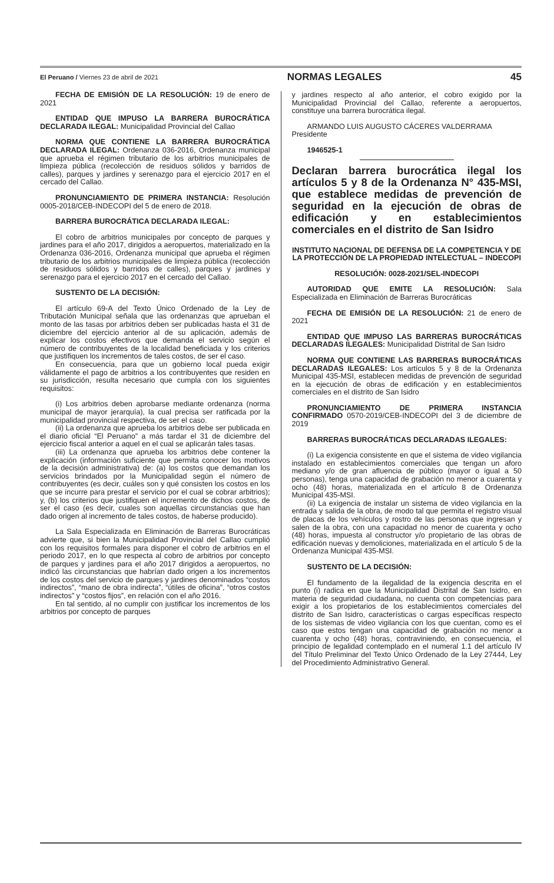El Peruano / Viernes 23 de abril de 2021 NORMAS LEGALES 45
FECHA DE EMISIÓN DE LA RESOLUCIÓN: 19 de enero de 2021
ENTIDAD QUE IMPUSO LA BARRERA BUROCRÁTICA DECLARADA ILEGAL: Municipalidad Provincial del Callao
NORMA QUE CONTIENE LA BARRERA BUROCRÁTICA DECLARADA ILEGAL: Ordenanza 036-2016, Ordenanza municipal que aprueba el régimen tributario de los arbitrios municipales de limpieza pública (recolección de residuos sólidos y barridos de calles), parques y jardines y serenazgo para el ejercicio 2017 en el cercado del Callao.
PRONUNCIAMIENTO DE PRIMERA INSTANCIA: Resolución 0005-2018/CEB-INDECOPI del 5 de enero de 2018.
BARRERA BUROCRÁTICA DECLARADA ILEGAL:
El cobro de arbitrios municipales por concepto de parques y jardines para el año 2017, dirigidos a aeropuertos, materializado en la Ordenanza 036-2016, Ordenanza municipal que aprueba el régimen tributario de los arbitrios municipales de limpieza pública (recolección de residuos sólidos y barridos de calles), parques y jardines y serenazgo para el ejercicio 2017 en el cercado del Callao.
SUSTENTO DE LA DECISIÓN:
El artículo 69-A del Texto Único Ordenado de la Ley de Tributación Municipal señala que las ordenanzas que aprueban el monto de las tasas por arbitrios deben ser publicadas hasta el 31 de diciembre del ejercicio anterior al de su aplicación, además de explicar los costos efectivos que demanda el servicio según el número de contribuyentes de la localidad beneficiada y los criterios que justifiquen los incrementos de tales costos, de ser el caso.
En consecuencia, para que un gobierno local pueda exigir válidamente el pago de arbitrios a los contribuyentes que residen en su jurisdicción, resulta necesario que cumpla con los siguientes requisitos:
(i) Los arbitrios deben aprobarse mediante ordenanza (norma municipal de mayor jerarquía), la cual precisa ser ratificada por la municipalidad provincial respectiva, de ser el caso.
(ii) La ordenanza que aprueba los arbitrios debe ser publicada en el diario oficial “El Peruano” a más tardar el 31 de diciembre del ejercicio fiscal anterior a aquel en el cual se aplicarán tales tasas.
(iii) La ordenanza que aprueba los arbitrios debe contener la explicación (información suficiente que permita conocer los motivos de la decisión administrativa) de: (a) los costos que demandan los servicios brindados por la Municipalidad según el número de contribuyentes (es decir, cuáles son y qué consisten los costos en los que se incurre para prestar el servicio por el cual se cobrar arbitrios); y, (b) los criterios que justifiquen el incremento de dichos costos, de ser el caso (es decir, cuales son aquellas circunstancias que han dado origen al incremento de tales costos, de haberse producido).
La Sala Especializada en Eliminación de Barreras Burocráticas advierte que, si bien la Municipalidad Provincial del Callao cumplió con los requisitos formales para disponer el cobro de arbitrios en el periodo 2017, en lo que respecta al cobro de arbitrios por concepto de parques y jardines para el año 2017 dirigidos a aeropuertos, no indicó las circunstancias que habrían dado origen a los incrementos de los costos del servicio de parques y jardines denominados “costos indirectos”, “mano de obra indirecta”, “útiles de oficina”, “otros costos indirectos” y “costos fijos”, en relación con el año 2016.
En tal sentido, al no cumplir con justificar los incrementos de los arbitrios por concepto de parques
y jardines respecto al año anterior, el cobro exigido por la Municipalidad Provincial del Callao, referente a aeropuertos, constituye una barrera burocrática ilegal.
ARMANDO LUIS AUGUSTO CÁCERES VALDERRAMA
Presidente
1946525-1
Declaran barrera burocrática ilegal los artículos 5 y 8 de la Ordenanza N° 435-MSI, que establece medidas de prevención de seguridad en la ejecución de obras de edificación y en establecimientos comerciales en el distrito de San Isidro
INSTITUTO NACIONAL DE DEFENSA DE LA COMPETENCIA Y DE LA PROTECCIÓN DE LA PROPIEDAD INTELECTUAL – INDECOPI
RESOLUCIÓN: 0028-2021/SEL-INDECOPI
AUTORIDAD QUE EMITE LA RESOLUCIÓN: Sala Especializada en Eliminación de Barreras Burocráticas
FECHA DE EMISIÓN DE LA RESOLUCIÓN: 21 de enero de 2021
ENTIDAD QUE IMPUSO LAS BARRERAS BUROCRÁTICAS DECLARADAS ILEGALES: Municipalidad Distrital de San Isidro
NORMA QUE CONTIENE LAS BARRERAS BUROCRÁTICAS DECLARADAS ILEGALES: Los artículos 5 y 8 de la Ordenanza Municipal 435-MSI, establecen medidas de prevención de seguridad en la ejecución de obras de edificación y en establecimientos comerciales en el distrito de San Isidro
PRONUNCIAMIENTO DE PRIMERA INSTANCIA CONFIRMADO 0570-2019/CEB-INDECOPI del 3 de diciembre de 2019
BARRERAS BUROCRÁTICAS DECLARADAS ILEGALES:
(i) La exigencia consistente en que el sistema de video vigilancia instalado en establecimientos comerciales que tengan un aforo mediano y/o de gran afluencia de público (mayor o igual a 50 personas), tenga una capacidad de grabación no menor a cuarenta y ocho (48) horas, materializada en el artículo 8 de Ordenanza Municipal 435-MSI.
(ii) La exigencia de instalar un sistema de video vigilancia en la entrada y salida de la obra, de modo tal que permita el registro visual de placas de los vehículos y rostro de las personas que ingresan y salen de la obra, con una capacidad no menor de cuarenta y ocho (48) horas, impuesta al constructor y/o propietario de las obras de edificación nuevas y demoliciones, materializada en el artículo 5 de la Ordenanza Municipal 435-MSI.
SUSTENTO DE LA DECISIÓN:
El fundamento de la ilegalidad de la exigencia descrita en el punto (i) radica en que la Municipalidad Distrital de San Isidro, en materia de seguridad ciudadana, no cuenta con competencias para exigir a los propietarios de los establecimientos comerciales del distrito de San Isidro, características o cargas específicas respecto de los sistemas de video vigilancia con los que cuentan, como es el caso que estos tengan una capacidad de grabación no menor a cuarenta y ocho (48) horas, contraviniendo, en consecuencia, el principio de legalidad contemplado en el numeral 1.1 del artículo IV del Título Preliminar del Texto Único Ordenado de la Ley 27444, Ley del Procedimiento Administrativo General.